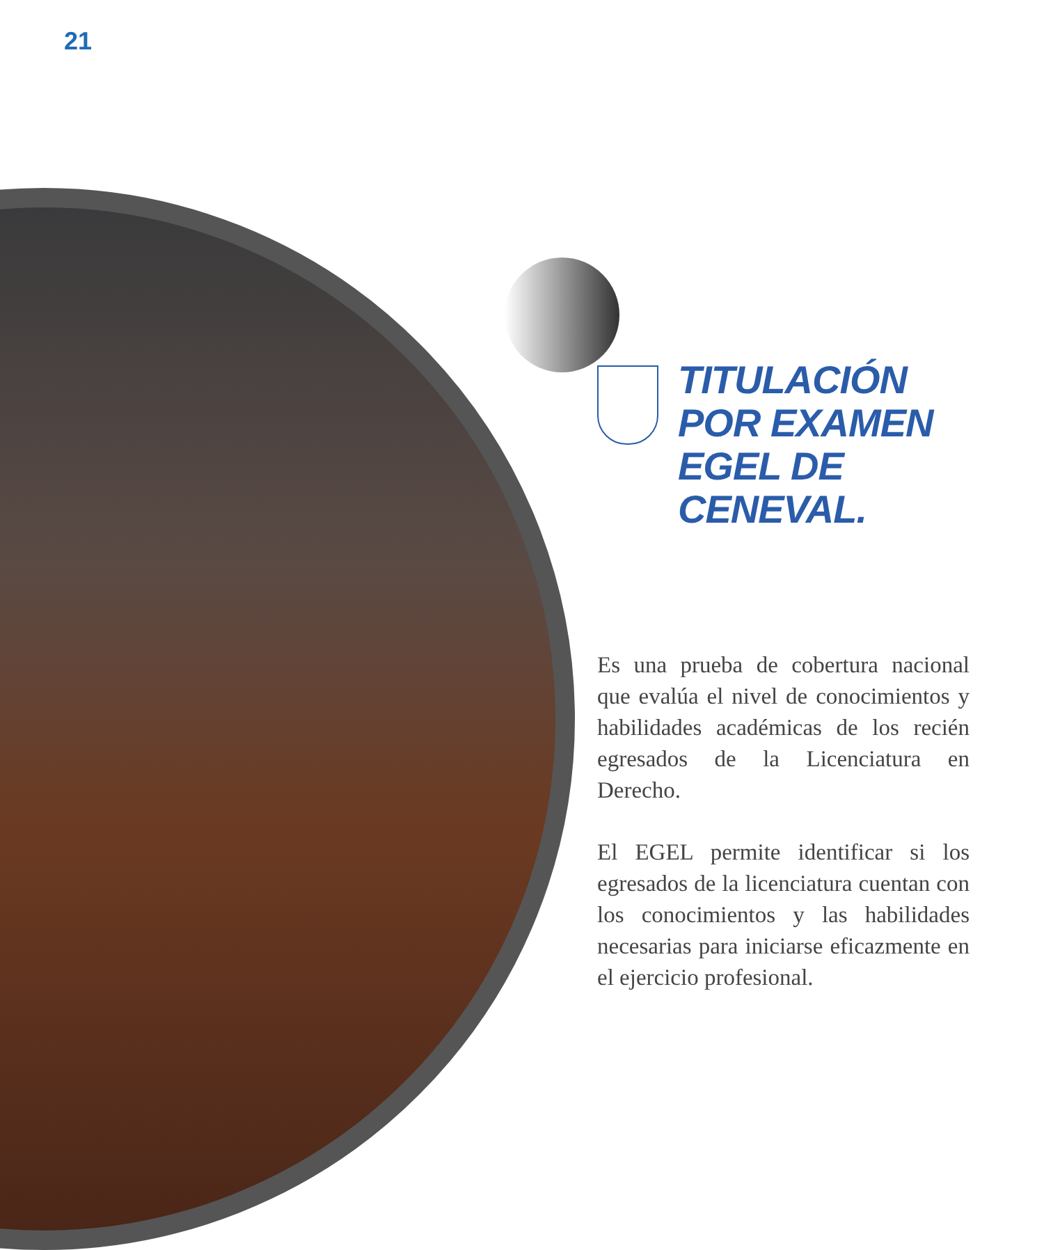21
TITULACIÓN POR EXAMEN EGEL DE CENEVAL.
Es una prueba de cobertura nacional que evalúa el nivel de conocimientos y habilidades académicas de los recién egresados de la Licenciatura en Derecho.
El EGEL permite identificar si los egresados de la licenciatura cuentan con los conocimientos y las habilidades necesarias para iniciarse eficazmente en el ejercicio profesional.